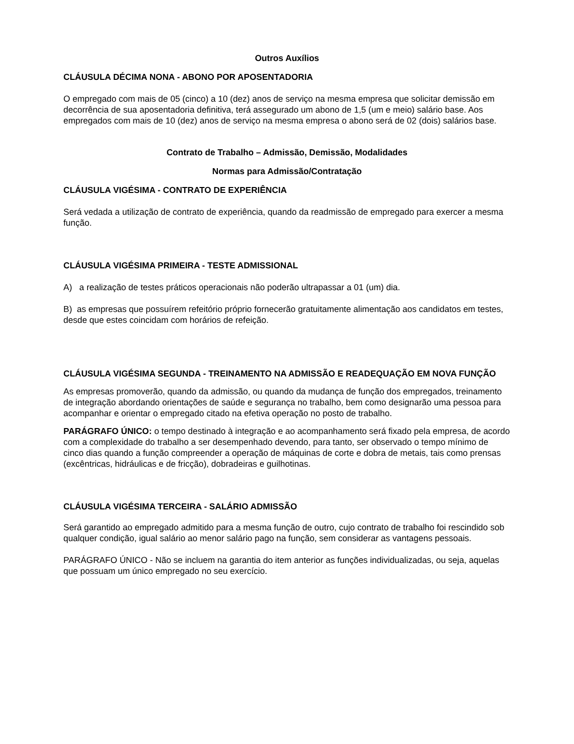Outros Auxílios
CLÁUSULA DÉCIMA NONA - ABONO POR APOSENTADORIA
O empregado com mais de 05 (cinco) a 10 (dez) anos de serviço na mesma empresa que solicitar demissão em decorrência de sua aposentadoria definitiva, terá assegurado um abono de 1,5 (um e meio) salário base. Aos empregados com mais de 10 (dez) anos de serviço na mesma empresa o abono será de 02 (dois) salários base.
Contrato de Trabalho – Admissão, Demissão, Modalidades
Normas para Admissão/Contratação
CLÁUSULA VIGÉSIMA - CONTRATO DE EXPERIÊNCIA
Será vedada a utilização de contrato de experiência, quando da readmissão de empregado para exercer a mesma função.
CLÁUSULA VIGÉSIMA PRIMEIRA - TESTE ADMISSIONAL
A) a realização de testes práticos operacionais não poderão ultrapassar a 01 (um) dia.
B) as empresas que possuírem refeitório próprio fornecerão gratuitamente alimentação aos candidatos em testes, desde que estes coincidam com horários de refeição.
CLÁUSULA VIGÉSIMA SEGUNDA - TREINAMENTO NA ADMISSÃO E READEQUAÇÃO EM NOVA FUNÇÃO
As empresas promoverão, quando da admissão, ou quando da mudança de função dos empregados, treinamento de integração abordando orientações de saúde e segurança no trabalho, bem como designarão uma pessoa para acompanhar e orientar o empregado citado na efetiva operação no posto de trabalho.
PARÁGRAFO ÚNICO: o tempo destinado à integração e ao acompanhamento será fixado pela empresa, de acordo com a complexidade do trabalho a ser desempenhado devendo, para tanto, ser observado o tempo mínimo de cinco dias quando a função compreender a operação de máquinas de corte e dobra de metais, tais como prensas (excêntricas, hidráulicas e de fricção), dobradeiras e guilhotinas.
CLÁUSULA VIGÉSIMA TERCEIRA - SALÁRIO ADMISSÃO
Será garantido ao empregado admitido para a mesma função de outro, cujo contrato de trabalho foi rescindido sob qualquer condição, igual salário ao menor salário pago na função, sem considerar as vantagens pessoais.
PARÁGRAFO ÚNICO - Não se incluem na garantia do item anterior as funções individualizadas, ou seja, aquelas que possuam um único empregado no seu exercício.